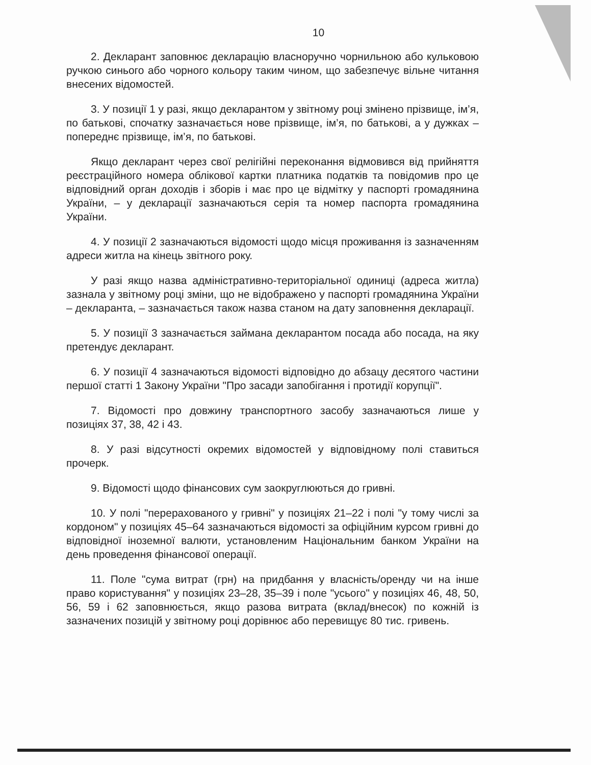10
2. Декларант заповнює декларацію власноручно чорнильною або кульковою ручкою синього або чорного кольору таким чином, що забезпечує вільне читання внесених відомостей.
3. У позиції 1 у разі, якщо декларантом у звітному році змінено прізвище, ім’я, по батькові, спочатку зазначається нове прізвище, ім’я, по батькові, а у дужках – попереднє прізвище, ім’я, по батькові.
Якщо декларант через свої релігійні переконання відмовився від прийняття реєстраційного номера облікової картки платника податків та повідомив про це відповідний орган доходів і зборів і має про це відмітку у паспорті громадянина України, – у декларації зазначаються серія та номер паспорта громадянина України.
4. У позиції 2 зазначаються відомості щодо місця проживання із зазначенням адреси житла на кінець звітного року.
У разі якщо назва адміністративно-територіальної одиниці (адреса житла) зазнала у звітному році зміни, що не відображено у паспорті громадянина України – декларанта, – зазначається також назва станом на дату заповнення декларації.
5. У позиції 3 зазначається займана декларантом посада або посада, на яку претендує декларант.
6. У позиції 4 зазначаються відомості відповідно до абзацу десятого частини першої статті 1 Закону України "Про засади запобігання і протидії корупції".
7. Відомості про довжину транспортного засобу зазначаються лише у позиціях 37, 38, 42 і 43.
8. У разі відсутності окремих відомостей у відповідному полі ставиться прочерк.
9. Відомості щодо фінансових сум заокруглюються до гривні.
10. У полі "перерахованого у гривні" у позиціях 21–22 і полі "у тому числі за кордоном" у позиціях 45–64 зазначаються відомості за офіційним курсом гривні до відповідної іноземної валюти, установленим Національним банком України на день проведення фінансової операції.
11. Поле "сума витрат (грн) на придбання у власність/оренду чи на інше право користування" у позиціях 23–28, 35–39 і поле "усього" у позиціях 46, 48, 50, 56, 59 і 62 заповнюється, якщо разова витрата (вклад/внесок) по кожній із зазначених позицій у звітному році дорівнює або перевищує 80 тис. гривень.